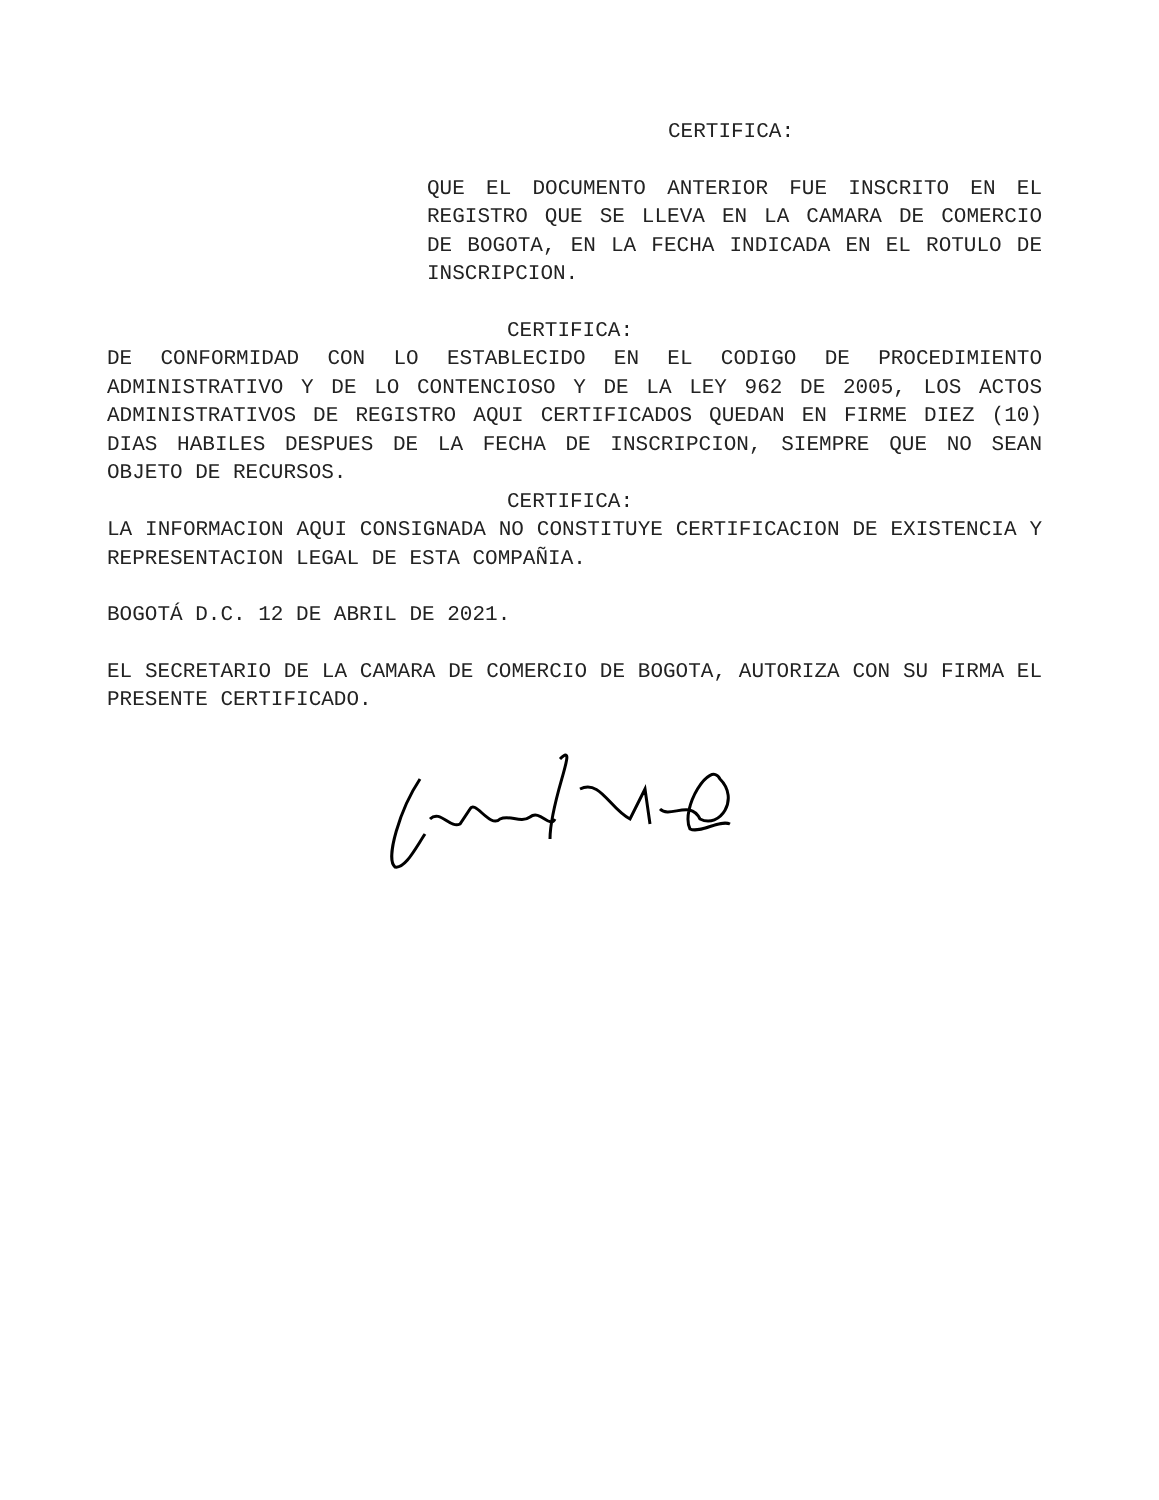CERTIFICA:
QUE EL DOCUMENTO ANTERIOR FUE INSCRITO EN EL REGISTRO QUE SE LLEVA EN LA CAMARA DE COMERCIO DE BOGOTA, EN LA FECHA INDICADA EN EL ROTULO DE INSCRIPCION.
CERTIFICA:
DE CONFORMIDAD CON LO ESTABLECIDO EN EL CODIGO DE PROCEDIMIENTO ADMINISTRATIVO Y DE LO CONTENCIOSO Y DE LA LEY 962 DE 2005, LOS ACTOS ADMINISTRATIVOS DE REGISTRO AQUI CERTIFICADOS QUEDAN EN FIRME DIEZ (10) DIAS HABILES DESPUES DE LA FECHA DE INSCRIPCION, SIEMPRE QUE NO SEAN OBJETO DE RECURSOS.
CERTIFICA:
LA INFORMACION AQUI CONSIGNADA NO CONSTITUYE CERTIFICACION DE EXISTENCIA Y REPRESENTACION LEGAL DE ESTA COMPAÑIA.
BOGOTÁ D.C. 12 DE ABRIL DE 2021.
EL SECRETARIO DE LA CAMARA DE COMERCIO DE BOGOTA, AUTORIZA CON SU FIRMA EL PRESENTE CERTIFICADO.